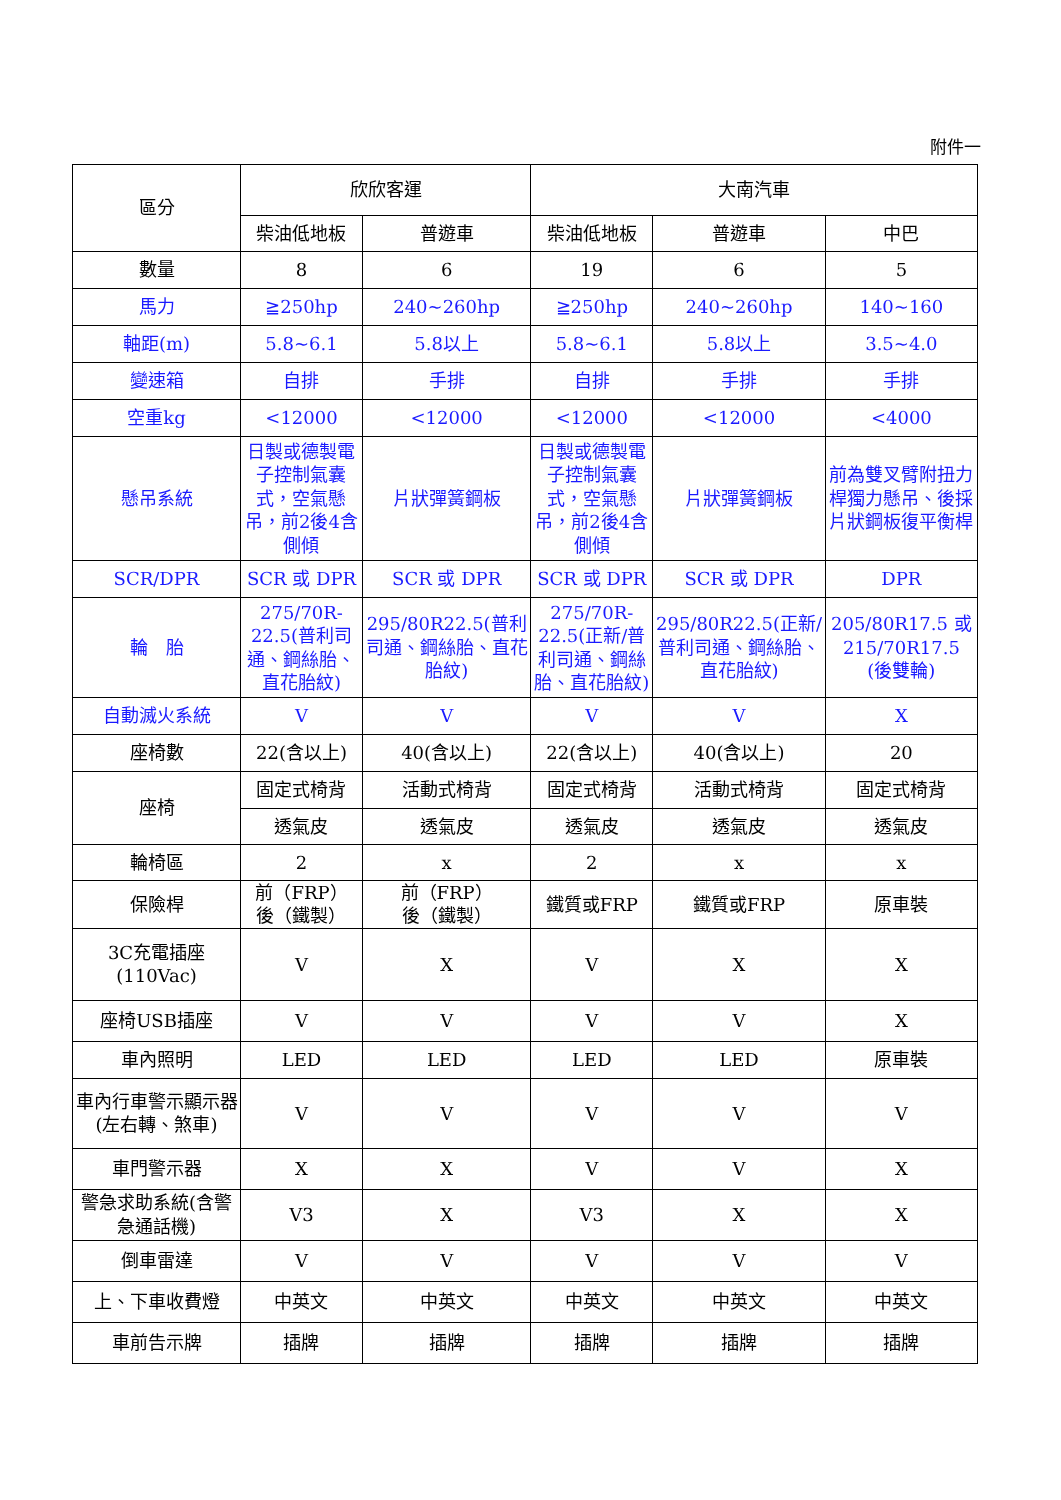附件一
| 區分 | 欣欣客運 | | 大南汽車 | | |
| --- | --- | --- | --- | --- | --- |
| | 柴油低地板 | 普遊車 | 柴油低地板 | 普遊車 | 中巴 |
| 數量 | 8 | 6 | 19 | 6 | 5 |
| 馬力 | ≧250hp | 240~260hp | ≧250hp | 240~260hp | 140~160 |
| 軸距(m) | 5.8~6.1 | 5.8以上 | 5.8~6.1 | 5.8以上 | 3.5~4.0 |
| 變速箱 | 自排 | 手排 | 自排 | 手排 | 手排 |
| 空重kg | <12000 | <12000 | <12000 | <12000 | <4000 |
| 懸吊系統 | 日製或德製電子控制氣囊式，空氣懸吊，前2後4含側傾 | 片狀彈簧鋼板 | 日製或德製電子控制氣囊式，空氣懸吊，前2後4含側傾 | 片狀彈簧鋼板 | 前為雙叉臂附扭力桿獨力懸吊、後採片狀鋼板復平衡桿 |
| SCR/DPR | SCR 或 DPR | SCR 或 DPR | SCR 或 DPR | SCR 或 DPR | DPR |
| 輪 胎 | 275/70R-22.5(普利司通、鋼絲胎、直花胎紋) | 295/80R22.5(普利司通、鋼絲胎、直花胎紋) | 275/70R-22.5(正新/普利司通、鋼絲胎、直花胎紋) | 295/80R22.5(正新/普利司通、鋼絲胎、直花胎紋) | 205/80R17.5 或 215/70R17.5 (後雙輪) |
| 自動滅火系統 | V | V | V | V | X |
| 座椅數 | 22(含以上) | 40(含以上) | 22(含以上) | 40(含以上) | 20 |
| 座椅 | 固定式椅背 | 活動式椅背 | 固定式椅背 | 活動式椅背 | 固定式椅背 |
| | 透氣皮 | 透氣皮 | 透氣皮 | 透氣皮 | 透氣皮 |
| 輪椅區 | 2 | x | 2 | x | x |
| 保險桿 | 前（FRP） 後（鐵製） | 前（FRP） 後（鐵製） | 鐵質或FRP | 鐵質或FRP | 原車裝 |
| 3C充電插座 (110Vac) | V | X | V | X | X |
| 座椅USB插座 | V | V | V | V | X |
| 車內照明 | LED | LED | LED | LED | 原車裝 |
| 車內行車警示顯示器(左右轉、煞車) | V | V | V | V | V |
| 車門警示器 | X | X | V | V | X |
| 警急求助系統(含警急通話機) | V3 | X | V3 | X | X |
| 倒車雷達 | V | V | V | V | V |
| 上、下車收費燈 | 中英文 | 中英文 | 中英文 | 中英文 | 中英文 |
| 車前告示牌 | 插牌 | 插牌 | 插牌 | 插牌 | 插牌 |